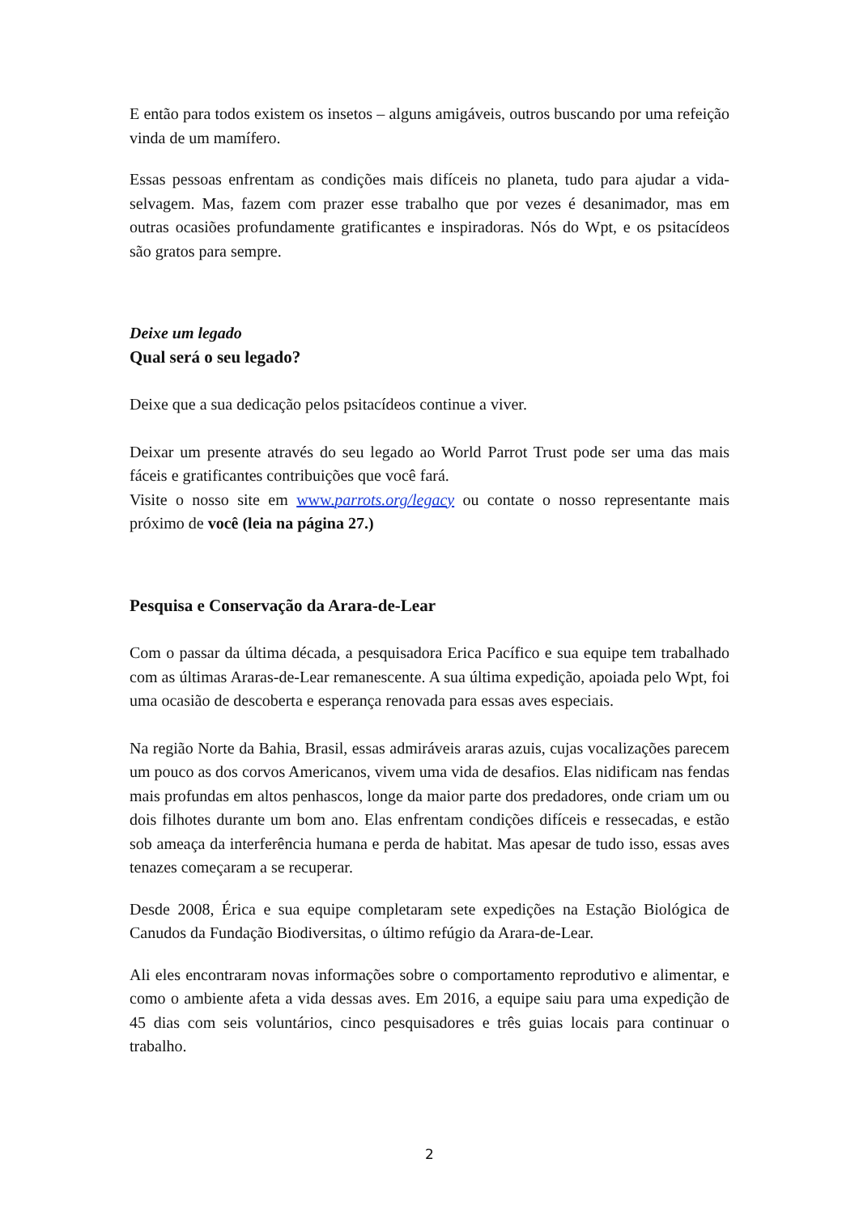E então para todos existem os insetos – alguns amigáveis, outros buscando por uma refeição vinda de um mamífero.
Essas pessoas enfrentam as condições mais difíceis no planeta, tudo para ajudar a vida-selvagem. Mas, fazem com prazer esse trabalho que por vezes é desanimador, mas em outras ocasiões profundamente gratificantes e inspiradoras. Nós do Wpt, e os psitacídeos são gratos para sempre.
Deixe um legado
Qual será o seu legado?
Deixe que a sua dedicação pelos psitacídeos continue a viver.
Deixar um presente através do seu legado ao World Parrot Trust pode ser uma das mais fáceis e gratificantes contribuições que você fará.
Visite o nosso site em www.parrots.org/legacy ou contate o nosso representante mais próximo de você (leia na página 27.)
Pesquisa e Conservação da Arara-de-Lear
Com o passar da última década, a pesquisadora Erica Pacífico e sua equipe tem trabalhado com as últimas Araras-de-Lear remanescente. A sua última expedição, apoiada pelo Wpt, foi uma ocasião de descoberta e esperança renovada para essas aves especiais.
Na região Norte da Bahia, Brasil, essas admiráveis araras azuis, cujas vocalizações parecem um pouco as dos corvos Americanos, vivem uma vida de desafios. Elas nidificam nas fendas mais profundas em altos penhascos, longe da maior parte dos predadores, onde criam um ou dois filhotes durante um bom ano. Elas enfrentam condições difíceis e ressecadas, e estão sob ameaça da interferência humana e perda de habitat. Mas apesar de tudo isso, essas aves tenazes começaram a se recuperar.
Desde 2008, Érica e sua equipe completaram sete expedições na Estação Biológica de Canudos da Fundação Biodiversitas, o último refúgio da Arara-de-Lear.
Ali eles encontraram novas informações sobre o comportamento reprodutivo e alimentar, e como o ambiente afeta a vida dessas aves. Em 2016, a equipe saiu para uma expedição de 45 dias com seis voluntários, cinco pesquisadores e três guias locais para continuar o trabalho.
2